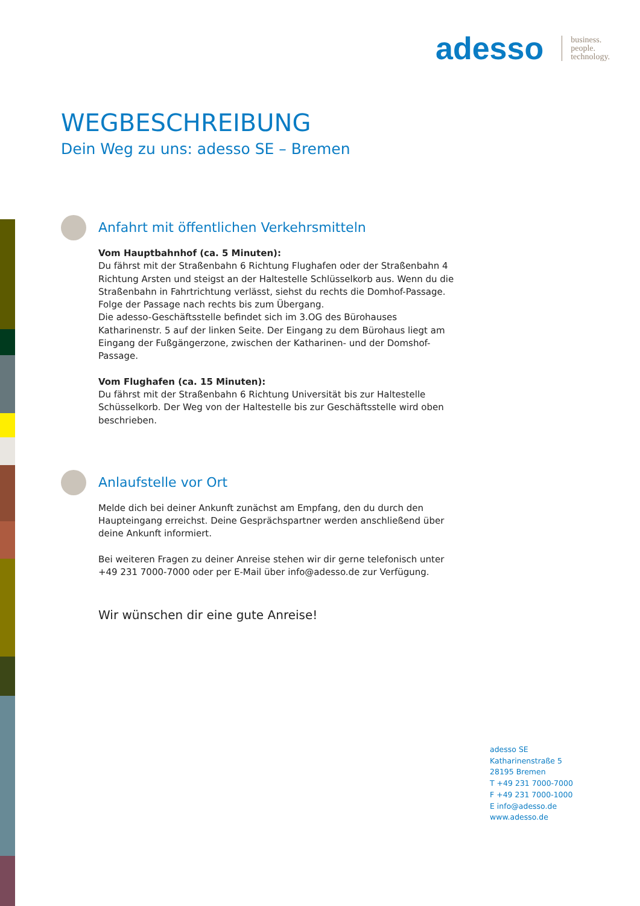adesso
business.
people.
technology.
WEGBESCHREIBUNG
Dein Weg zu uns: adesso SE – Bremen
Anfahrt mit öffentlichen Verkehrsmitteln
Vom Hauptbahnhof (ca. 5 Minuten):
Du fährst mit der Straßenbahn 6 Richtung Flughafen oder der Straßenbahn 4 Richtung Arsten und steigst an der Haltestelle Schlüsselkorb aus. Wenn du die Straßenbahn in Fahrtrichtung verlässt, siehst du rechts die Domhof-Passage. Folge der Passage nach rechts bis zum Übergang.
Die adesso-Geschäftsstelle befindet sich im 3.OG des Bürohauses Katharinenstr. 5 auf der linken Seite. Der Eingang zu dem Bürohaus liegt am Eingang der Fußgängerzone, zwischen der Katharinen- und der Domshof-Passage.
Vom Flughafen (ca. 15 Minuten):
Du fährst mit der Straßenbahn 6 Richtung Universität bis zur Haltestelle Schüsselkorb. Der Weg von der Haltestelle bis zur Geschäftsstelle wird oben beschrieben.
Anlaufstelle vor Ort
Melde dich bei deiner Ankunft zunächst am Empfang, den du durch den Haupteingang erreichst. Deine Gesprächspartner werden anschließend über deine Ankunft informiert.
Bei weiteren Fragen zu deiner Anreise stehen wir dir gerne telefonisch unter +49 231 7000-7000 oder per E-Mail über info@adesso.de zur Verfügung.
Wir wünschen dir eine gute Anreise!
adesso SE
Katharinenstraße 5
28195 Bremen
T +49 231 7000-7000
F +49 231 7000-1000
E info@adesso.de
www.adesso.de